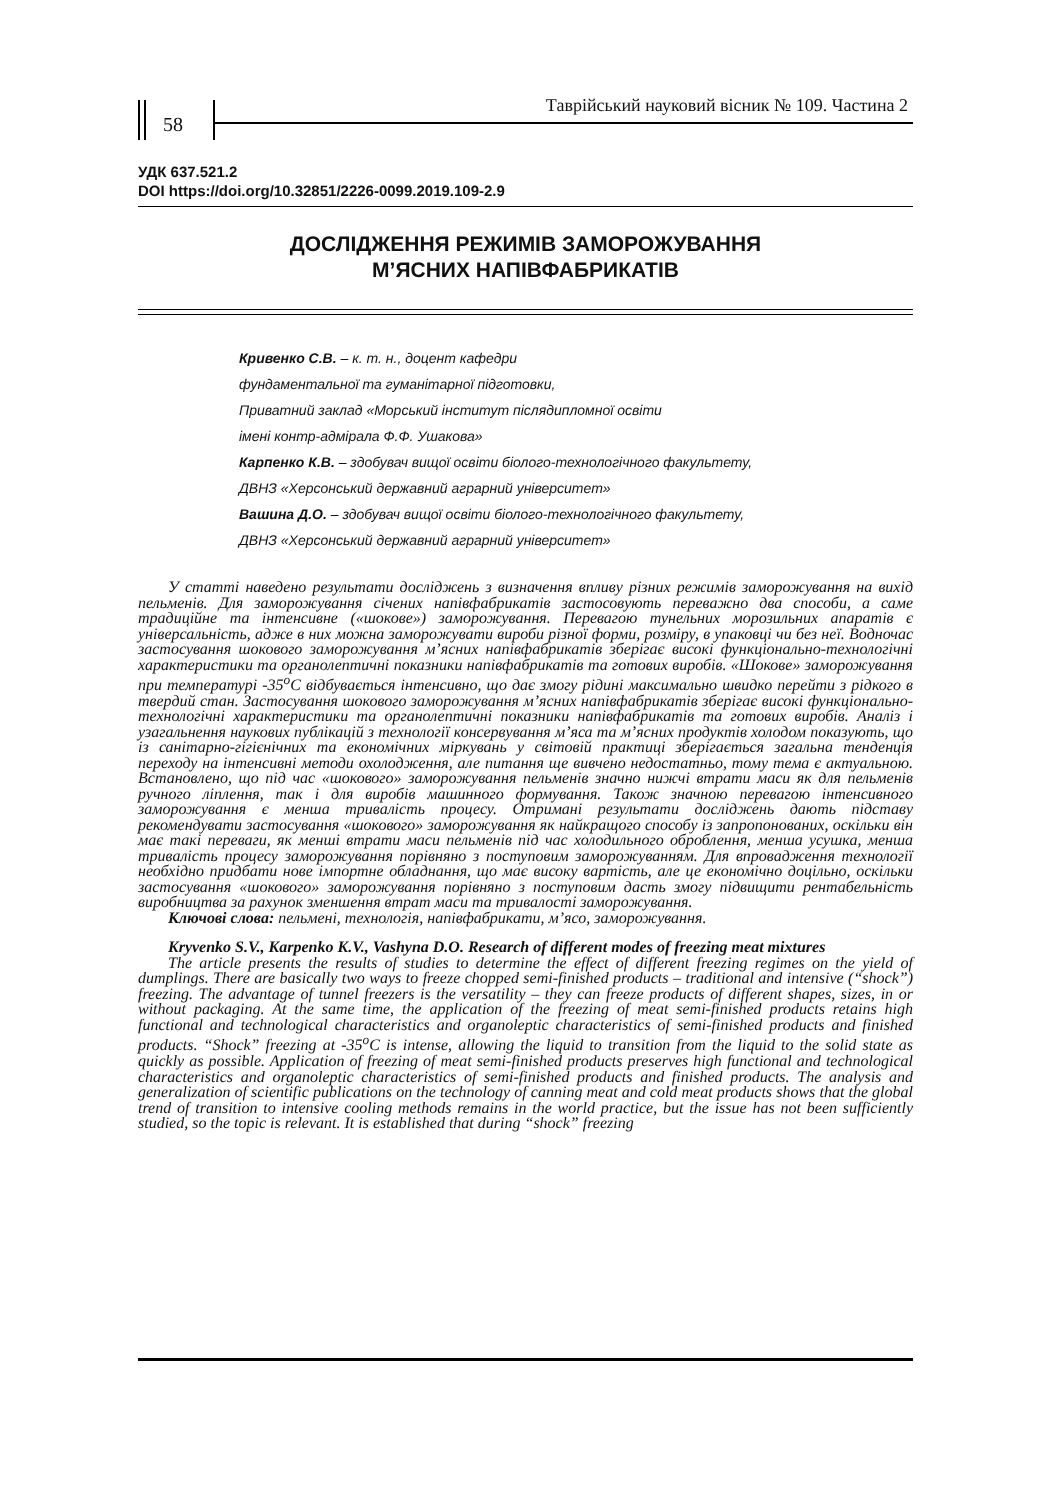58
Таврійський науковий вісник № 109. Частина 2
УДК 637.521.2
DOI https://doi.org/10.32851/2226-0099.2019.109-2.9
ДОСЛІДЖЕННЯ РЕЖИМІВ ЗАМОРОЖУВАННЯ
М’ЯСНИХ НАПІВФАБРИКАТІВ
Кривенко С.В. – к. т. н., доцент кафедри
фундаментальної та гуманітарної підготовки,
Приватний заклад «Морський інститут післядипломної освіти
імені контр-адмірала Ф.Ф. Ушакова»
Карпенко К.В. – здобувач вищої освіти біолого-технологічного факультету,
ДВНЗ «Херсонський державний аграрний університет»
Вашина Д.О. – здобувач вищої освіти біолого-технологічного факультету,
ДВНЗ «Херсонський державний аграрний університет»
У статті наведено результати досліджень з визначення впливу різних режимів заморожування на вихід пельменів. Для заморожування січених напівфабрикатів застосовують переважно два способи, а саме традиційне та інтенсивне («шокове») заморожування. Перевагою тунельних морозильних апаратів є універсальність, адже в них можна заморожувати вироби різної форми, розміру, в упаковці чи без неї. Водночас застосування шокового заморожування м’ясних напівфабрикатів зберігає високі функціонально-технологічні характеристики та органолептичні показники напівфабрикатів та готових виробів. «Шокове» заморожування при температурі -35<sup>о</sup>С відбувається інтенсивно, що дає змогу рідині максимально швидко перейти з рідкого в твердий стан. Застосування шокового заморожування м’ясних напівфабрикатів зберігає високі функціонально-технологічні характеристики та органолептичні показники напівфабрикатів та готових виробів. Аналіз і узагальнення наукових публікацій з технології консервування м’яса та м’ясних продуктів холодом показують, що із санітарно-гігієнічних та економічних міркувань у світовій практиці зберігається загальна тенденція переходу на інтенсивні методи охолодження, але питання ще вивчено недостатньо, тому тема є актуальною. Встановлено, що під час «шокового» заморожування пельменів значно нижчі втрати маси як для пельменів ручного ліплення, так і для виробів машинного формування. Також значною перевагою інтенсивного заморожування є менша тривалість процесу. Отримані результати досліджень дають підставу рекомендувати застосування «шокового» заморожування як найкращого способу із запропонованих, оскільки він має такі переваги, як менші втрати маси пельменів під час холодильного оброблення, менша усушка, менша тривалість процесу заморожування порівняно з поступовим заморожуванням. Для впровадження технології необхідно придбати нове імпортне обладнання, що має високу вартість, але це економічно доцільно, оскільки застосування «шокового» заморожування порівняно з поступовим дасть змогу підвищити рентабельність виробництва за рахунок зменшення втрат маси та тривалості заморожування.
Ключові слова: пельмені, технологія, напівфабрикати, м’ясо, заморожування.
Kryvenko S.V., Karpenko K.V., Vashyna D.O. Research of different modes of freezing meat mixtures
The article presents the results of studies to determine the effect of different freezing regimes on the yield of dumplings. There are basically two ways to freeze chopped semi-finished products – traditional and intensive (“shock”) freezing. The advantage of tunnel freezers is the versatility – they can freeze products of different shapes, sizes, in or without packaging. At the same time, the application of the freezing of meat semi-finished products retains high functional and technological characteristics and organoleptic characteristics of semi-finished products and finished products. “Shock” freezing at -35<sup>o</sup>C is intense, allowing the liquid to transition from the liquid to the solid state as quickly as possible. Application of freezing of meat semi-finished products preserves high functional and technological characteristics and organoleptic characteristics of semi-finished products and finished products. The analysis and generalization of scientific publications on the technology of canning meat and cold meat products shows that the global trend of transition to intensive cooling methods remains in the world practice, but the issue has not been sufficiently studied, so the topic is relevant. It is established that during “shock” freezing